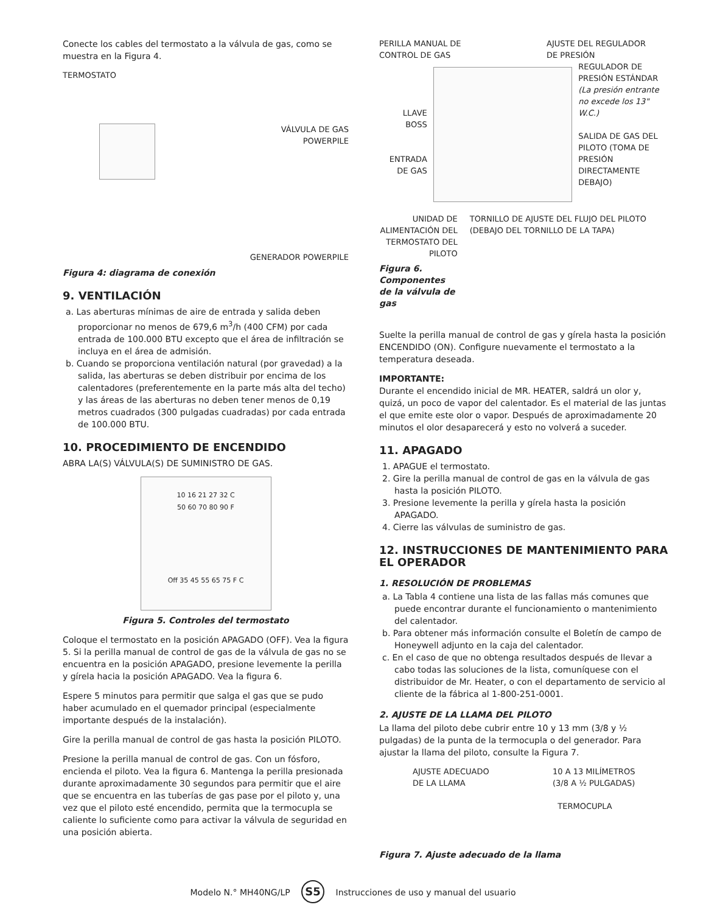Conecte los cables del termostato a la válvula de gas, como se muestra en la Figura 4.
TERMOSTATO
VÁLVULA DE GAS
POWERPILE
GENERADOR POWERPILE
Figura 4: diagrama de conexión
9. VENTILACIÓN
a. Las aberturas mínimas de aire de entrada y salida deben proporcionar no menos de 679,6 m<sup>3</sup>/h (400 CFM) por cada entrada de 100.000 BTU excepto que el área de infiltración se incluya en el área de admisión.
b. Cuando se proporciona ventilación natural (por gravedad) a la salida, las aberturas se deben distribuir por encima de los calentadores (preferentemente en la parte más alta del techo) y las áreas de las aberturas no deben tener menos de 0,19 metros cuadrados (300 pulgadas cuadradas) por cada entrada de 100.000 BTU.
10. PROCEDIMIENTO DE ENCENDIDO
ABRA LA(S) VÁLVULA(S) DE SUMINISTRO DE GAS.
10 16 21 27 32 C
50 60 70 80 90 F
Off 35 45 55 65 75 F C
Figura 5. Controles del termostato
Coloque el termostato en la posición APAGADO (OFF). Vea la figura 5. Si la perilla manual de control de gas de la válvula de gas no se encuentra en la posición APAGADO, presione levemente la perilla y gírela hacia la posición APAGADO. Vea la figura 6.
Espere 5 minutos para permitir que salga el gas que se pudo haber acumulado en el quemador principal (especialmente importante después de la instalación).
Gire la perilla manual de control de gas hasta la posición PILOTO.
Presione la perilla manual de control de gas. Con un fósforo, encienda el piloto. Vea la figura 6. Mantenga la perilla presionada durante aproximadamente 30 segundos para permitir que el aire que se encuentra en las tuberías de gas pase por el piloto y, una vez que el piloto esté encendido, permita que la termocupla se caliente lo suficiente como para activar la válvula de seguridad en una posición abierta.
PERILLA MANUAL DE
CONTROL DE GAS
AJUSTE DEL REGULADOR
DE PRESIÓN
LLAVE
BOSS
ENTRADA
DE GAS
REGULADOR DE
PRESIÓN ESTÁNDAR
(La presión entrante no excede los 13" W.C.)
SALIDA DE GAS DEL PILOTO (TOMA DE PRESIÓN DIRECTAMENTE DEBAJO)
UNIDAD DE ALIMENTACIÓN DEL TERMOSTATO DEL PILOTO
Figura 6. Componentes de la válvula de gas
TORNILLO DE AJUSTE DEL FLUJO DEL PILOTO (DEBAJO DEL TORNILLO DE LA TAPA)
Suelte la perilla manual de control de gas y gírela hasta la posición ENCENDIDO (ON). Configure nuevamente el termostato a la temperatura deseada.
IMPORTANTE:
Durante el encendido inicial de MR. HEATER, saldrá un olor y, quizá, un poco de vapor del calentador. Es el material de las juntas el que emite este olor o vapor. Después de aproximadamente 20 minutos el olor desaparecerá y esto no volverá a suceder.
11. APAGADO
1. APAGUE el termostato.
2. Gire la perilla manual de control de gas en la válvula de gas hasta la posición PILOTO.
3. Presione levemente la perilla y gírela hasta la posición APAGADO.
4. Cierre las válvulas de suministro de gas.
12. INSTRUCCIONES DE MANTENIMIENTO PARA EL OPERADOR
1. RESOLUCIÓN DE PROBLEMAS
a. La Tabla 4 contiene una lista de las fallas más comunes que puede encontrar durante el funcionamiento o mantenimiento del calentador.
b. Para obtener más información consulte el Boletín de campo de Honeywell adjunto en la caja del calentador.
c. En el caso de que no obtenga resultados después de llevar a cabo todas las soluciones de la lista, comuníquese con el distribuidor de Mr. Heater, o con el departamento de servicio al cliente de la fábrica al 1-800-251-0001.
2. AJUSTE DE LA LLAMA DEL PILOTO
La llama del piloto debe cubrir entre 10 y 13 mm (3/8 y ½ pulgadas) de la punta de la termocupla o del generador. Para ajustar la llama del piloto, consulte la Figura 7.
AJUSTE ADECUADO
DE LA LLAMA
10 A 13 MILÍMETROS
(3/8 A ½ PULGADAS)
TERMOCUPLA
Figura 7. Ajuste adecuado de la llama
Modelo N.° MH40NG/LP S5 Instrucciones de uso y manual del usuario